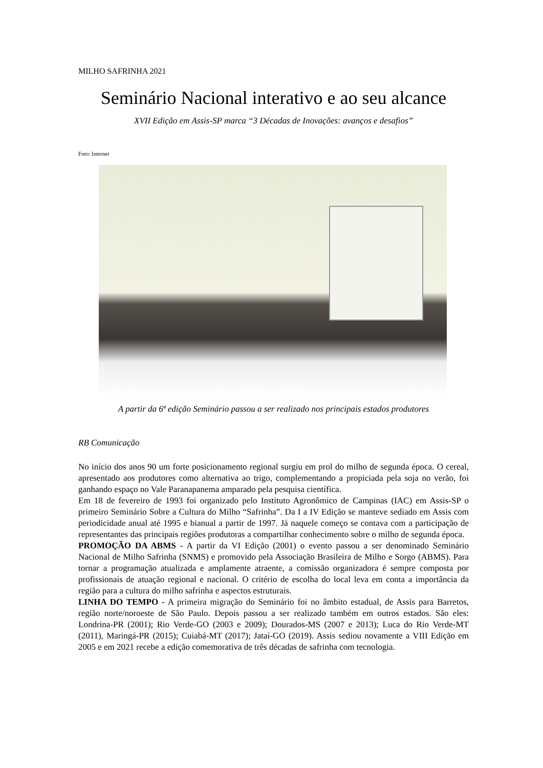MILHO SAFRINHA 2021
Seminário Nacional interativo e ao seu alcance
XVII Edição em Assis-SP marca “3 Décadas de Inovações: avanços e desafios”
Foto: Internet
A partir da 6ª edição Seminário passou a ser realizado nos principais estados produtores
RB Comunicação
No início dos anos 90 um forte posicionamento regional surgiu em prol do milho de segunda época. O cereal, apresentado aos produtores como alternativa ao trigo, complementando a propiciada pela soja no verão, foi ganhando espaço no Vale Paranapanema amparado pela pesquisa científica.
Em 18 de fevereiro de 1993 foi organizado pelo Instituto Agronômico de Campinas (IAC) em Assis-SP o primeiro Seminário Sobre a Cultura do Milho “Safrinha”. Da I a IV Edição se manteve sediado em Assis com periodicidade anual até 1995 e bianual a partir de 1997. Já naquele começo se contava com a participação de representantes das principais regiões produtoras a compartilhar conhecimento sobre o milho de segunda época.
PROMOÇÃO DA ABMS - A partir da VI Edição (2001) o evento passou a ser denominado Seminário Nacional de Milho Safrinha (SNMS) e promovido pela Associação Brasileira de Milho e Sorgo (ABMS). Para tornar a programação atualizada e amplamente atraente, a comissão organizadora é sempre composta por profissionais de atuação regional e nacional. O critério de escolha do local leva em conta a importância da região para a cultura do milho safrinha e aspectos estruturais.
LINHA DO TEMPO - A primeira migração do Seminário foi no âmbito estadual, de Assis para Barretos, região norte/noroeste de São Paulo. Depois passou a ser realizado também em outros estados. São eles: Londrina-PR (2001); Rio Verde-GO (2003 e 2009); Dourados-MS (2007 e 2013); Luca do Rio Verde-MT (2011), Maringá-PR (2015); Cuiabá-MT (2017); Jataí-GO (2019). Assis sediou novamente a VIII Edição em 2005 e em 2021 recebe a edição comemorativa de três décadas de safrinha com tecnologia.